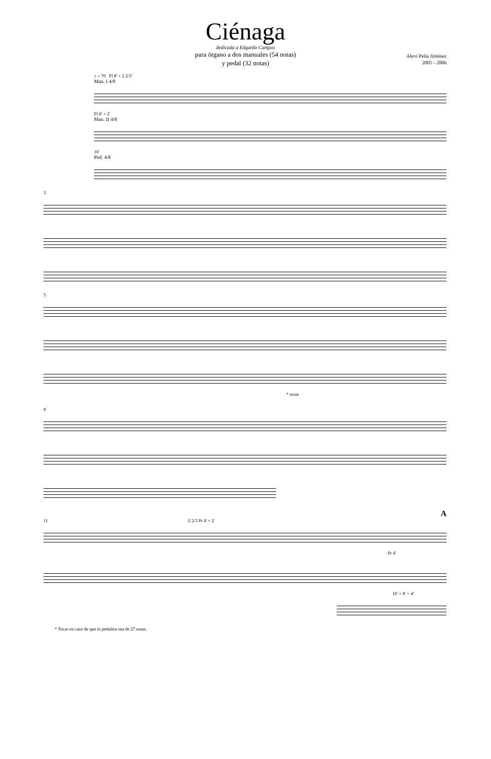Ciénaga
dedicada a Edgardo Campos
para órgano a dos manuales (54 notas)
y pedal (32 notas)
Alevi Peña Jiménez
2005 - 2006
♪ = 70 Fl 8' + 2 2/3'
Man. I 4/8
Fl 8' + 2'
Man. II 4/8
16'
Ped. 4/8
3
5
* ossia
8
A
11 -2 2/3 Pr 4' + 2'
Pr 4'
16' + 8' + 4'
* Tocar en caso de que la pedalera sea de 27 notas.